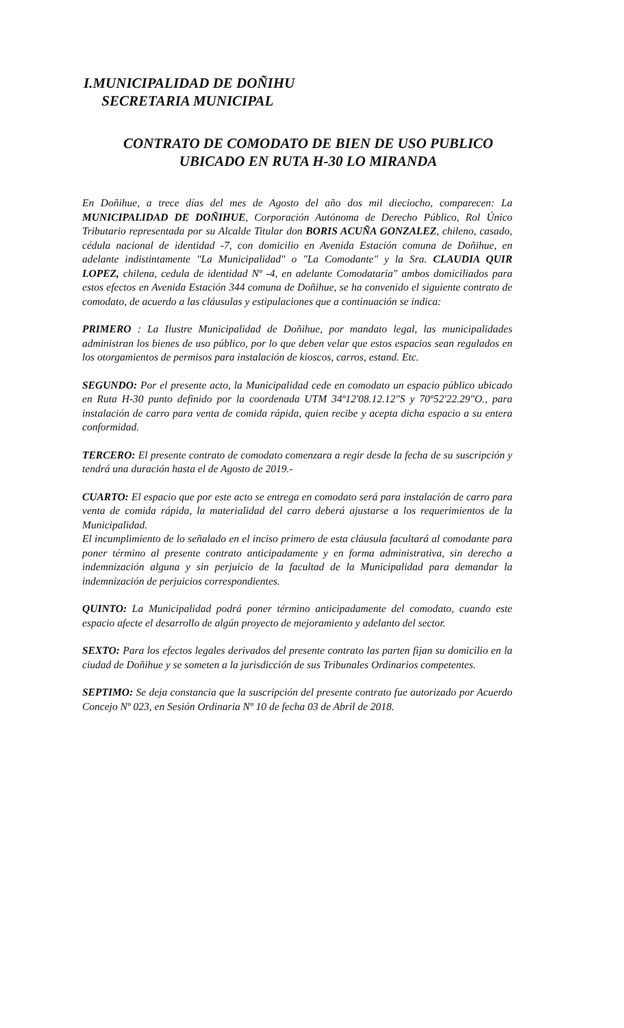I.MUNICIPALIDAD DE DOÑIHU
SECRETARIA MUNICIPAL
CONTRATO DE COMODATO DE BIEN DE USO PUBLICO
UBICADO EN RUTA H-30 LO MIRANDA
En Doñihue, a trece días del mes de Agosto del año dos mil dieciocho, comparecen: La MUNICIPALIDAD DE DOÑIHUE, Corporación Autónoma de Derecho Público, Rol Único Tributario representada por su Alcalde Titular don BORIS ACUÑA GONZALEZ, chileno, casado, cédula nacional de identidad -7, con domicilio en Avenida Estación comuna de Doñihue, en adelante indistintamente "La Municipalidad" o "La Comodante" y la Sra. CLAUDIA QUIR LOPEZ, chilena, cedula de identidad Nº -4, en adelante Comodataria" ambos domiciliados para estos efectos en Avenida Estación 344 comuna de Doñihue, se ha convenido el siguiente contrato de comodato, de acuerdo a las cláusulas y estipulaciones que a continuación se indica:
PRIMERO : La Ilustre Municipalidad de Doñihue, por mandato legal, las municipalidades administran los bienes de uso público, por lo que deben velar que estos espacios sean regulados en los otorgamientos de permisos para instalación de kioscos, carros, estand. Etc.
SEGUNDO: Por el presente acto, la Municipalidad cede en comodato un espacio público ubicado en Ruta H-30 punto definido por la coordenada UTM 34º12'08.12.12"S y 70º52'22.29"O., para instalación de carro para venta de comida rápida, quien recibe y acepta dicha espacio a su entera conformidad.
TERCERO: El presente contrato de comodato comenzara a regir desde la fecha de su suscripción y tendrá una duración hasta el de Agosto de 2019.-
CUARTO: El espacio que por este acto se entrega en comodato será para instalación de carro para venta de comida rápida, la materialidad del carro deberá ajustarse a los requerimientos de la Municipalidad.
El incumplimiento de lo señalado en el inciso primero de esta cláusula facultará al comodante para poner término al presente contrato anticipadamente y en forma administrativa, sin derecho a indemnización alguna y sin perjuicio de la facultad de la Municipalidad para demandar la indemnización de perjuicios correspondientes.
QUINTO: La Municipalidad podrá poner término anticipadamente del comodato, cuando este espacio afecte el desarrollo de algún proyecto de mejoramiento y adelanto del sector.
SEXTO: Para los efectos legales derivados del presente contrato las parten fijan su domicilio en la ciudad de Doñihue y se someten a la jurisdicción de sus Tribunales Ordinarios competentes.
SEPTIMO: Se deja constancia que la suscripción del presente contrato fue autorizado por Acuerdo Concejo Nº 023, en Sesión Ordinaria Nº 10 de fecha 03 de Abril de 2018.